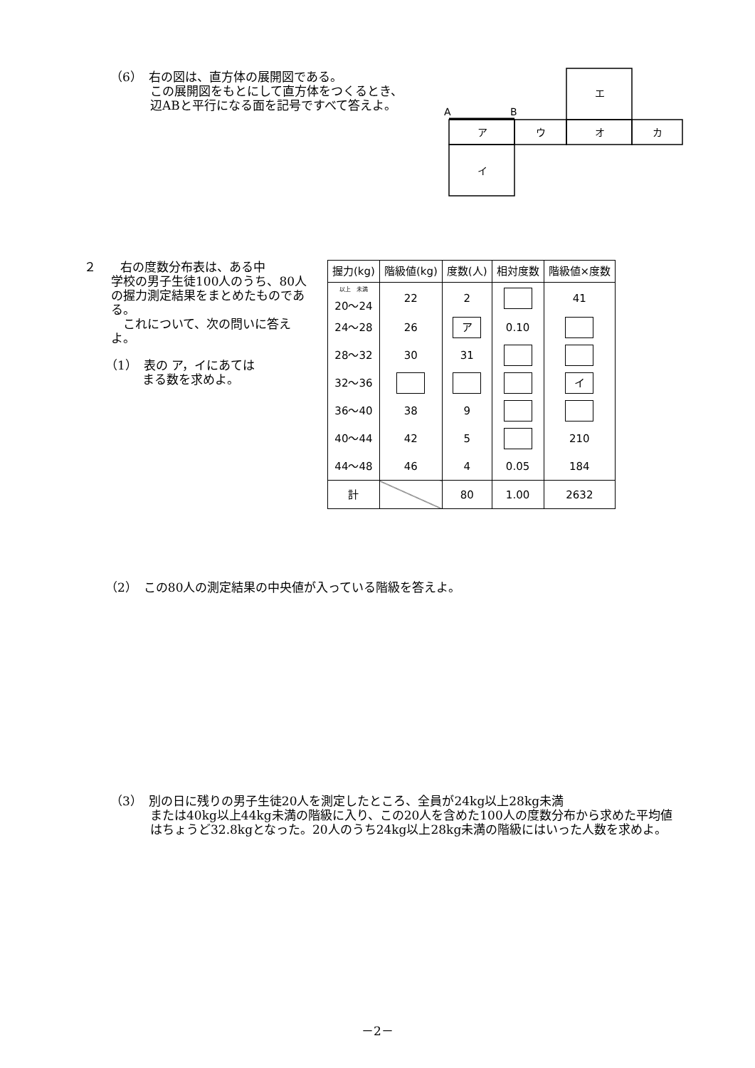（6）　右の図は、直方体の展開図である。
この展開図をもとにして直方体をつくるとき、辺ABと平行になる面を記号ですべて答えよ。
A
B
エ
ア
ウ
オ
カ
イ
２　　右の度数分布表は、ある中
学校の男子生徒100人のうち、80人の握力測定結果をまとめたものである。
　これについて、次の問いに答えよ。
（1）　表の ア，イにあては
まる数を求めよ。
| 握力(kg) | 階級値(kg) | 度数(人) | 相対度数 | 階級値×度数 |
| --- | --- | --- | --- | --- |
| <sup>以上 未満</sup> 20～24 | 22 | 2 | | 41 |
| 24～28 | 26 | ア | 0.10 | |
| 28～32 | 30 | 31 | | |
| 32～36 | | | | イ |
| 36～40 | 38 | 9 | | |
| 40～44 | 42 | 5 | | 210 |
| 44～48 | 46 | 4 | 0.05 | 184 |
| 計 | | 80 | 1.00 | 2632 |
（2）　この80人の測定結果の中央値が入っている階級を答えよ。
（3）　別の日に残りの男子生徒20人を測定したところ、全員が24kg以上28kg未満
または40kg以上44kg未満の階級に入り、この20人を含めた100人の度数分布から求めた平均値はちょうど32.8kgとなった。20人のうち24kg以上28kg未満の階級にはいった人数を求めよ。
－2－